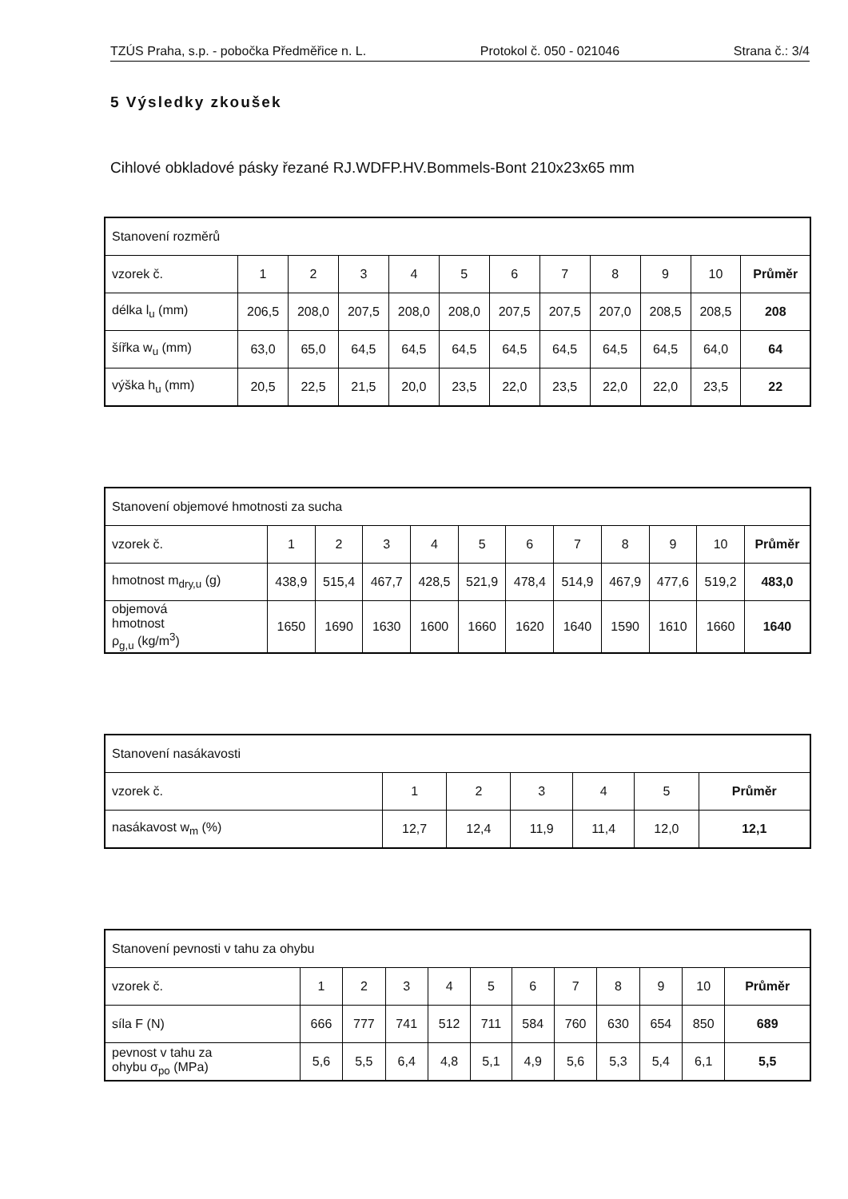TZÚS Praha, s.p. - pobočka Předměřice n. L. Protokol č. 050 - 021046 Strana č.: 3/4
5 Výsledky zkoušek
Cihlové obkladové pásky řezané RJ.WDFP.HV.Bommels-Bont 210x23x65 mm
| Stanovení rozměrů | | | | | | | | | | | |
| --- | --- | --- | --- | --- | --- | --- | --- | --- | --- | --- | --- |
| vzorek č. | 1 | 2 | 3 | 4 | 5 | 6 | 7 | 8 | 9 | 10 | Průměr |
| délka l<sub>u</sub> (mm) | 206,5 | 208,0 | 207,5 | 208,0 | 208,0 | 207,5 | 207,5 | 207,0 | 208,5 | 208,5 | 208 |
| šířka w<sub>u</sub> (mm) | 63,0 | 65,0 | 64,5 | 64,5 | 64,5 | 64,5 | 64,5 | 64,5 | 64,5 | 64,0 | 64 |
| výška h<sub>u</sub> (mm) | 20,5 | 22,5 | 21,5 | 20,0 | 23,5 | 22,0 | 23,5 | 22,0 | 22,0 | 23,5 | 22 |
| Stanovení objemové hmotnosti za sucha | | | | | | | | | | | |
| --- | --- | --- | --- | --- | --- | --- | --- | --- | --- | --- | --- |
| vzorek č. | 1 | 2 | 3 | 4 | 5 | 6 | 7 | 8 | 9 | 10 | Průměr |
| hmotnost m<sub>dry,u</sub> (g) | 438,9 | 515,4 | 467,7 | 428,5 | 521,9 | 478,4 | 514,9 | 467,9 | 477,6 | 519,2 | 483,0 |
| objemová hmotnost ρ<sub>g,u</sub> (kg/m<sup>3</sup>) | 1650 | 1690 | 1630 | 1600 | 1660 | 1620 | 1640 | 1590 | 1610 | 1660 | 1640 |
| Stanovení nasákavosti | | | | | | |
| --- | --- | --- | --- | --- | --- | --- |
| vzorek č. | 1 | 2 | 3 | 4 | 5 | Průměr |
| nasákavost w<sub>m</sub> (%) | 12,7 | 12,4 | 11,9 | 11,4 | 12,0 | 12,1 |
| Stanovení pevnosti v tahu za ohybu | | | | | | | | | | | |
| --- | --- | --- | --- | --- | --- | --- | --- | --- | --- | --- | --- |
| vzorek č. | 1 | 2 | 3 | 4 | 5 | 6 | 7 | 8 | 9 | 10 | Průměr |
| síla F (N) | 666 | 777 | 741 | 512 | 711 | 584 | 760 | 630 | 654 | 850 | 689 |
| pevnost v tahu za ohybu σ<sub>po</sub> (MPa) | 5,6 | 5,5 | 6,4 | 4,8 | 5,1 | 4,9 | 5,6 | 5,3 | 5,4 | 6,1 | 5,5 |